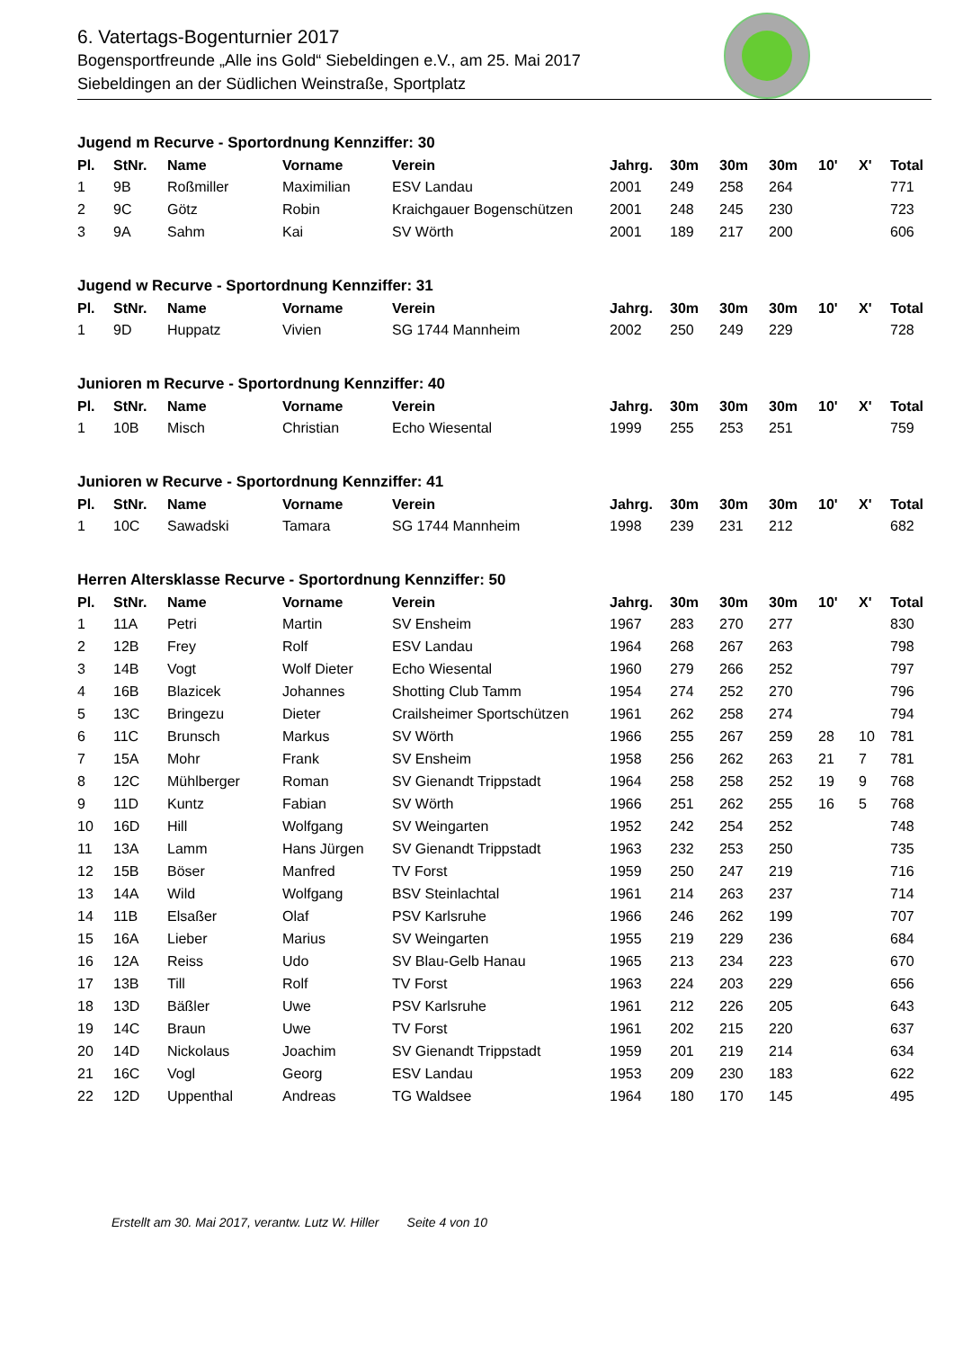6. Vatertags-Bogenturnier 2017
Bogensportfreunde „Alle ins Gold“ Siebeldingen e.V., am 25. Mai 2017
Siebeldingen an der Südlichen Weinstraße, Sportplatz
Jugend m Recurve - Sportordnung Kennziffer: 30
| Pl. | StNr. | Name | Vorname | Verein | Jahrg. | 30m | 30m | 30m | 10' | X' | Total |
| --- | --- | --- | --- | --- | --- | --- | --- | --- | --- | --- | --- |
| 1 | 9B | Roßmiller | Maximilian | ESV Landau | 2001 | 249 | 258 | 264 | | | 771 |
| 2 | 9C | Götz | Robin | Kraichgauer Bogenschützen | 2001 | 248 | 245 | 230 | | | 723 |
| 3 | 9A | Sahm | Kai | SV Wörth | 2001 | 189 | 217 | 200 | | | 606 |
Jugend w Recurve - Sportordnung Kennziffer: 31
| Pl. | StNr. | Name | Vorname | Verein | Jahrg. | 30m | 30m | 30m | 10' | X' | Total |
| --- | --- | --- | --- | --- | --- | --- | --- | --- | --- | --- | --- |
| 1 | 9D | Huppatz | Vivien | SG 1744 Mannheim | 2002 | 250 | 249 | 229 | | | 728 |
Junioren m Recurve - Sportordnung Kennziffer: 40
| Pl. | StNr. | Name | Vorname | Verein | Jahrg. | 30m | 30m | 30m | 10' | X' | Total |
| --- | --- | --- | --- | --- | --- | --- | --- | --- | --- | --- | --- |
| 1 | 10B | Misch | Christian | Echo Wiesental | 1999 | 255 | 253 | 251 | | | 759 |
Junioren w Recurve - Sportordnung Kennziffer: 41
| Pl. | StNr. | Name | Vorname | Verein | Jahrg. | 30m | 30m | 30m | 10' | X' | Total |
| --- | --- | --- | --- | --- | --- | --- | --- | --- | --- | --- | --- |
| 1 | 10C | Sawadski | Tamara | SG 1744 Mannheim | 1998 | 239 | 231 | 212 | | | 682 |
Herren Altersklasse Recurve - Sportordnung Kennziffer: 50
| Pl. | StNr. | Name | Vorname | Verein | Jahrg. | 30m | 30m | 30m | 10' | X' | Total |
| --- | --- | --- | --- | --- | --- | --- | --- | --- | --- | --- | --- |
| 1 | 11A | Petri | Martin | SV Ensheim | 1967 | 283 | 270 | 277 | | | 830 |
| 2 | 12B | Frey | Rolf | ESV Landau | 1964 | 268 | 267 | 263 | | | 798 |
| 3 | 14B | Vogt | Wolf Dieter | Echo Wiesental | 1960 | 279 | 266 | 252 | | | 797 |
| 4 | 16B | Blazicek | Johannes | Shotting Club Tamm | 1954 | 274 | 252 | 270 | | | 796 |
| 5 | 13C | Bringezu | Dieter | Crailsheimer Sportschützen | 1961 | 262 | 258 | 274 | | | 794 |
| 6 | 11C | Brunsch | Markus | SV Wörth | 1966 | 255 | 267 | 259 | 28 | 10 | 781 |
| 7 | 15A | Mohr | Frank | SV Ensheim | 1958 | 256 | 262 | 263 | 21 | 7 | 781 |
| 8 | 12C | Mühlberger | Roman | SV Gienandt Trippstadt | 1964 | 258 | 258 | 252 | 19 | 9 | 768 |
| 9 | 11D | Kuntz | Fabian | SV Wörth | 1966 | 251 | 262 | 255 | 16 | 5 | 768 |
| 10 | 16D | Hill | Wolfgang | SV Weingarten | 1952 | 242 | 254 | 252 | | | 748 |
| 11 | 13A | Lamm | Hans Jürgen | SV Gienandt Trippstadt | 1963 | 232 | 253 | 250 | | | 735 |
| 12 | 15B | Böser | Manfred | TV Forst | 1959 | 250 | 247 | 219 | | | 716 |
| 13 | 14A | Wild | Wolfgang | BSV Steinlachtal | 1961 | 214 | 263 | 237 | | | 714 |
| 14 | 11B | Elsaßer | Olaf | PSV Karlsruhe | 1966 | 246 | 262 | 199 | | | 707 |
| 15 | 16A | Lieber | Marius | SV Weingarten | 1955 | 219 | 229 | 236 | | | 684 |
| 16 | 12A | Reiss | Udo | SV Blau-Gelb Hanau | 1965 | 213 | 234 | 223 | | | 670 |
| 17 | 13B | Till | Rolf | TV Forst | 1963 | 224 | 203 | 229 | | | 656 |
| 18 | 13D | Bäßler | Uwe | PSV Karlsruhe | 1961 | 212 | 226 | 205 | | | 643 |
| 19 | 14C | Braun | Uwe | TV Forst | 1961 | 202 | 215 | 220 | | | 637 |
| 20 | 14D | Nickolaus | Joachim | SV Gienandt Trippstadt | 1959 | 201 | 219 | 214 | | | 634 |
| 21 | 16C | Vogl | Georg | ESV Landau | 1953 | 209 | 230 | 183 | | | 622 |
| 22 | 12D | Uppenthal | Andreas | TG Waldsee | 1964 | 180 | 170 | 145 | | | 495 |
Erstellt am 30. Mai 2017, verantw. Lutz W. Hiller Seite 4 von 10